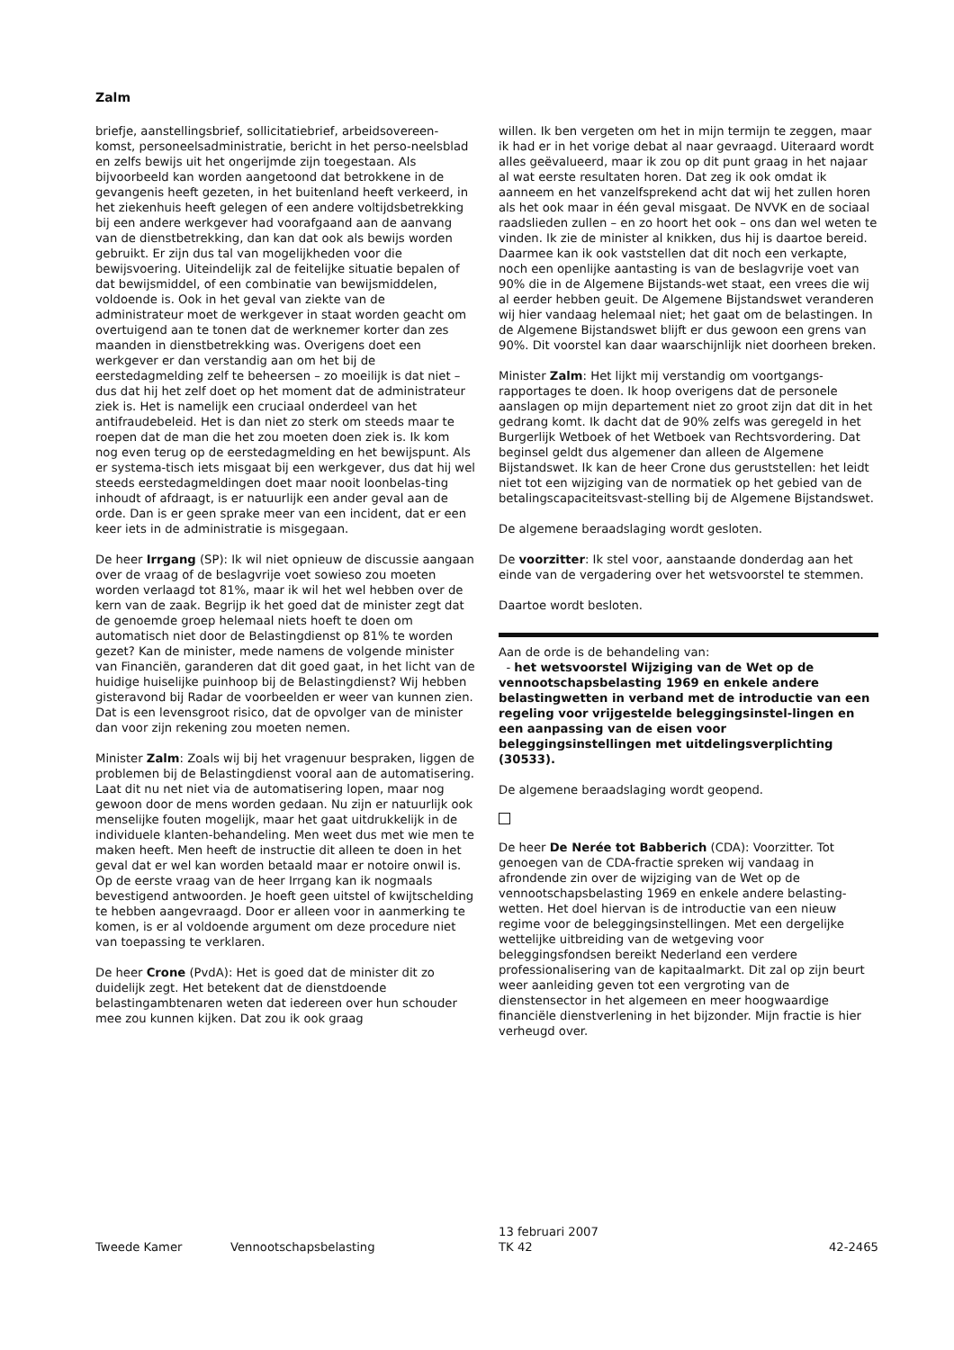Zalm
briefje, aanstellingsbrief, sollicitatiebrief, arbeidsovereen-komst, personeelsadministratie, bericht in het perso-neelsblad en zelfs bewijs uit het ongerijmde zijn toegestaan. Als bijvoorbeeld kan worden aangetoond dat betrokkene in de gevangenis heeft gezeten, in het buitenland heeft verkeerd, in het ziekenhuis heeft gelegen of een andere voltijdsbetrekking bij een andere werkgever had voorafgaand aan de aanvang van de dienstbetrekking, dan kan dat ook als bewijs worden gebruikt. Er zijn dus tal van mogelijkheden voor die bewijsvoering. Uiteindelijk zal de feitelijke situatie bepalen of dat bewijsmiddel, of een combinatie van bewijsmiddelen, voldoende is. Ook in het geval van ziekte van de administrateur moet de werkgever in staat worden geacht om overtuigend aan te tonen dat de werknemer korter dan zes maanden in dienstbetrekking was. Overigens doet een werkgever er dan verstandig aan om het bij de eerstedagmelding zelf te beheersen – zo moeilijk is dat niet – dus dat hij het zelf doet op het moment dat de administrateur ziek is. Het is namelijk een cruciaal onderdeel van het antifraudebeleid. Het is dan niet zo sterk om steeds maar te roepen dat de man die het zou moeten doen ziek is. Ik kom nog even terug op de eerstedagmelding en het bewijspunt. Als er systema-tisch iets misgaat bij een werkgever, dus dat hij wel steeds eerstedagmeldingen doet maar nooit loonbelas-ting inhoudt of afdraagt, is er natuurlijk een ander geval aan de orde. Dan is er geen sprake meer van een incident, dat er een keer iets in de administratie is misgegaan.
De heer Irrgang (SP): Ik wil niet opnieuw de discussie aangaan over de vraag of de beslagvrije voet sowieso zou moeten worden verlaagd tot 81%, maar ik wil het wel hebben over de kern van de zaak. Begrijp ik het goed dat de minister zegt dat de genoemde groep helemaal niets hoeft te doen om automatisch niet door de Belastingdienst op 81% te worden gezet? Kan de minister, mede namens de volgende minister van Financiën, garanderen dat dit goed gaat, in het licht van de huidige huiselijke puinhoop bij de Belastingdienst? Wij hebben gisteravond bij Radar de voorbeelden er weer van kunnen zien. Dat is een levensgroot risico, dat de opvolger van de minister dan voor zijn rekening zou moeten nemen.
Minister Zalm: Zoals wij bij het vragenuur bespraken, liggen de problemen bij de Belastingdienst vooral aan de automatisering. Laat dit nu net niet via de automatisering lopen, maar nog gewoon door de mens worden gedaan. Nu zijn er natuurlijk ook menselijke fouten mogelijk, maar het gaat uitdrukkelijk in de individuele klanten-behandeling. Men weet dus met wie men te maken heeft. Men heeft de instructie dit alleen te doen in het geval dat er wel kan worden betaald maar er notoire onwil is. Op de eerste vraag van de heer Irrgang kan ik nogmaals bevestigend antwoorden. Je hoeft geen uitstel of kwijtschelding te hebben aangevraagd. Door er alleen voor in aanmerking te komen, is er al voldoende argument om deze procedure niet van toepassing te verklaren.
De heer Crone (PvdA): Het is goed dat de minister dit zo duidelijk zegt. Het betekent dat de dienstdoende belastingambtenaren weten dat iedereen over hun schouder mee zou kunnen kijken. Dat zou ik ook graag
willen. Ik ben vergeten om het in mijn termijn te zeggen, maar ik had er in het vorige debat al naar gevraagd. Uiteraard wordt alles geëvalueerd, maar ik zou op dit punt graag in het najaar al wat eerste resultaten horen. Dat zeg ik ook omdat ik aanneem en het vanzelfsprekend acht dat wij het zullen horen als het ook maar in één geval misgaat. De NVVK en de sociaal raadslieden zullen – en zo hoort het ook – ons dan wel weten te vinden. Ik zie de minister al knikken, dus hij is daartoe bereid. Daarmee kan ik ook vaststellen dat dit noch een verkapte, noch een openlijke aantasting is van de beslagvrije voet van 90% die in de Algemene Bijstands-wet staat, een vrees die wij al eerder hebben geuit. De Algemene Bijstandswet veranderen wij hier vandaag helemaal niet; het gaat om de belastingen. In de Algemene Bijstandswet blijft er dus gewoon een grens van 90%. Dit voorstel kan daar waarschijnlijk niet doorheen breken.
Minister Zalm: Het lijkt mij verstandig om voortgangs-rapportages te doen. Ik hoop overigens dat de personele aanslagen op mijn departement niet zo groot zijn dat dit in het gedrang komt. Ik dacht dat de 90% zelfs was geregeld in het Burgerlijk Wetboek of het Wetboek van Rechtsvordering. Dat beginsel geldt dus algemener dan alleen de Algemene Bijstandswet. Ik kan de heer Crone dus geruststellen: het leidt niet tot een wijziging van de normatiek op het gebied van de betalingscapaciteitsvast-stelling bij de Algemene Bijstandswet.
De algemene beraadslaging wordt gesloten.
De voorzitter: Ik stel voor, aanstaande donderdag aan het einde van de vergadering over het wetsvoorstel te stemmen.
Daartoe wordt besloten.
Aan de orde is de behandeling van:
- het wetsvoorstel Wijziging van de Wet op de vennootschapsbelasting 1969 en enkele andere belastingwetten in verband met de introductie van een regeling voor vrijgestelde beleggingsinstel-lingen en een aanpassing van de eisen voor beleggingsinstellingen met uitdelingsverplichting (30533).
De algemene beraadslaging wordt geopend.
De heer De Nerée tot Babberich (CDA): Voorzitter. Tot genoegen van de CDA-fractie spreken wij vandaag in afrondende zin over de wijziging van de Wet op de vennootschapsbelasting 1969 en enkele andere belasting-wetten. Het doel hiervan is de introductie van een nieuw regime voor de beleggingsinstellingen. Met een dergelijke wettelijke uitbreiding van de wetgeving voor beleggingsfondsen bereikt Nederland een verdere professionalisering van de kapitaalmarkt. Dit zal op zijn beurt weer aanleiding geven tot een vergroting van de dienstensector in het algemeen en meer hoogwaardige financiële dienstverlening in het bijzonder. Mijn fractie is hier verheugd over.
Tweede Kamer Vennootschapsbelasting 13 februari 2007
TK 42 42-2465